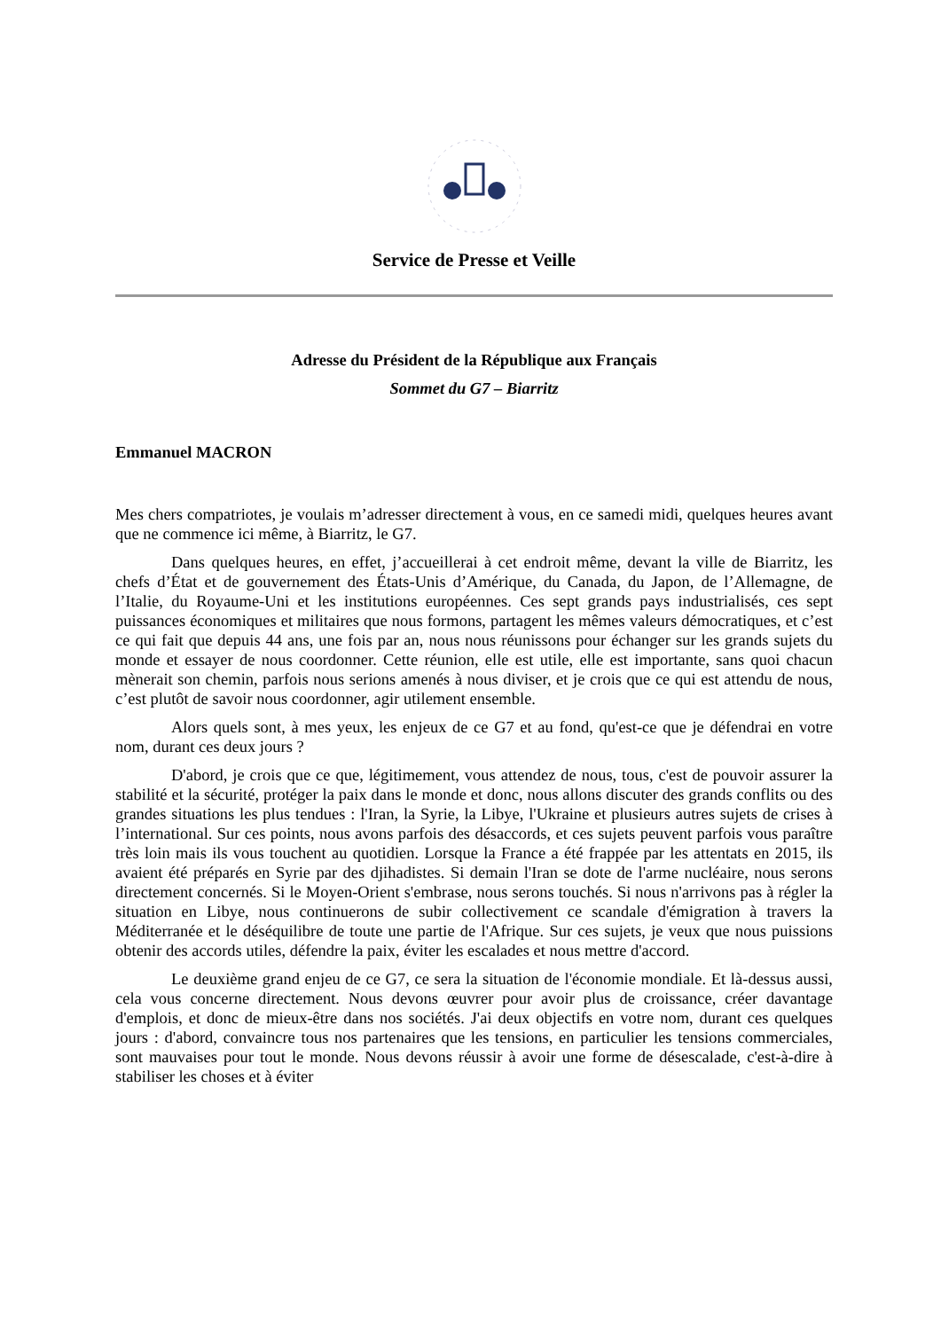Service de Presse et Veille
Adresse du Président de la République aux Français
Sommet du G7 – Biarritz
Emmanuel MACRON
Mes chers compatriotes, je voulais m’adresser directement à vous, en ce samedi midi, quelques heures avant que ne commence ici même, à Biarritz, le G7.
Dans quelques heures, en effet, j’accueillerai à cet endroit même, devant la ville de Biarritz, les chefs d’État et de gouvernement des États-Unis d’Amérique, du Canada, du Japon, de l’Allemagne, de l’Italie, du Royaume-Uni et les institutions européennes. Ces sept grands pays industrialisés, ces sept puissances économiques et militaires que nous formons, partagent les mêmes valeurs démocratiques, et c’est ce qui fait que depuis 44 ans, une fois par an, nous nous réunissons pour échanger sur les grands sujets du monde et essayer de nous coordonner. Cette réunion, elle est utile, elle est importante, sans quoi chacun mènerait son chemin, parfois nous serions amenés à nous diviser, et je crois que ce qui est attendu de nous, c’est plutôt de savoir nous coordonner, agir utilement ensemble.
Alors quels sont, à mes yeux, les enjeux de ce G7 et au fond, qu'est-ce que je défendrai en votre nom, durant ces deux jours ?
D'abord, je crois que ce que, légitimement, vous attendez de nous, tous, c'est de pouvoir assurer la stabilité et la sécurité, protéger la paix dans le monde et donc, nous allons discuter des grands conflits ou des grandes situations les plus tendues : l'Iran, la Syrie, la Libye, l'Ukraine et plusieurs autres sujets de crises à l’international. Sur ces points, nous avons parfois des désaccords, et ces sujets peuvent parfois vous paraître très loin mais ils vous touchent au quotidien. Lorsque la France a été frappée par les attentats en 2015, ils avaient été préparés en Syrie par des djihadistes. Si demain l'Iran se dote de l'arme nucléaire, nous serons directement concernés. Si le Moyen-Orient s'embrase, nous serons touchés. Si nous n'arrivons pas à régler la situation en Libye, nous continuerons de subir collectivement ce scandale d'émigration à travers la Méditerranée et le déséquilibre de toute une partie de l'Afrique. Sur ces sujets, je veux que nous puissions obtenir des accords utiles, défendre la paix, éviter les escalades et nous mettre d'accord.
Le deuxième grand enjeu de ce G7, ce sera la situation de l'économie mondiale. Et là-dessus aussi, cela vous concerne directement. Nous devons œuvrer pour avoir plus de croissance, créer davantage d'emplois, et donc de mieux-être dans nos sociétés. J'ai deux objectifs en votre nom, durant ces quelques jours : d'abord, convaincre tous nos partenaires que les tensions, en particulier les tensions commerciales, sont mauvaises pour tout le monde. Nous devons réussir à avoir une forme de désescalade, c'est-à-dire à stabiliser les choses et à éviter